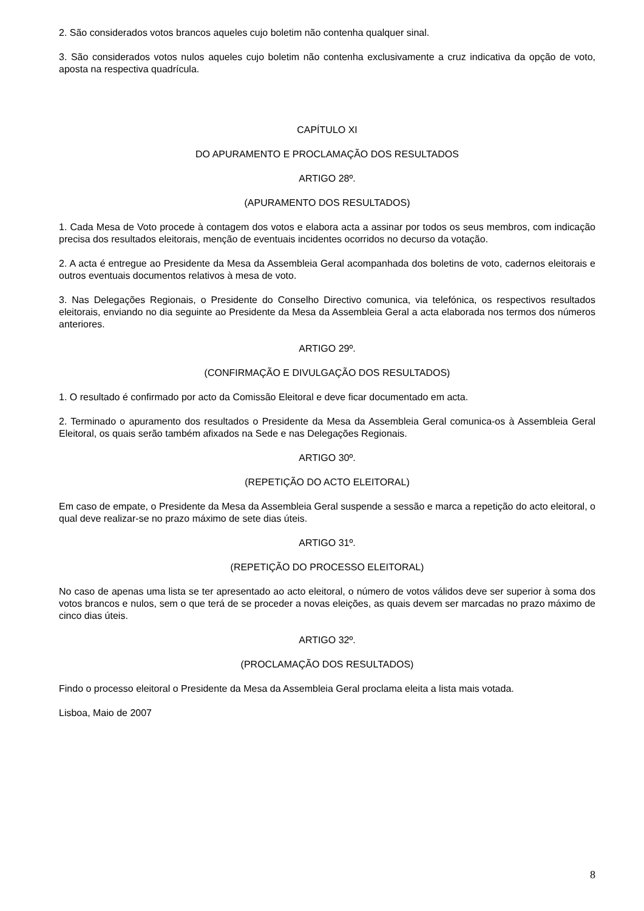2. São considerados votos brancos aqueles cujo boletim não contenha qualquer sinal.
3. São considerados votos nulos aqueles cujo boletim não contenha exclusivamente a cruz indicativa da opção de voto, aposta na respectiva quadrícula.
CAPÍTULO XI
DO APURAMENTO E PROCLAMAÇÃO DOS RESULTADOS
ARTIGO 28º.
(APURAMENTO DOS RESULTADOS)
1. Cada Mesa de Voto procede à contagem dos votos e elabora acta a assinar por todos os seus membros, com indicação precisa dos resultados eleitorais, menção de eventuais incidentes ocorridos no decurso da votação.
2. A acta é entregue ao Presidente da Mesa da Assembleia Geral acompanhada dos boletins de voto, cadernos eleitorais e outros eventuais documentos relativos à mesa de voto.
3. Nas Delegações Regionais, o Presidente do Conselho Directivo comunica, via telefónica, os respectivos resultados eleitorais, enviando no dia seguinte ao Presidente da Mesa da Assembleia Geral a acta elaborada nos termos dos números anteriores.
ARTIGO 29º.
(CONFIRMAÇÃO E DIVULGAÇÃO DOS RESULTADOS)
1. O resultado é confirmado por acto da Comissão Eleitoral e deve ficar documentado em acta.
2. Terminado o apuramento dos resultados o Presidente da Mesa da Assembleia Geral comunica-os à Assembleia Geral Eleitoral, os quais serão também afixados na Sede e nas Delegações Regionais.
ARTIGO 30º.
(REPETIÇÃO DO ACTO ELEITORAL)
Em caso de empate, o Presidente da Mesa da Assembleia Geral suspende a sessão e marca a repetição do acto eleitoral, o qual deve realizar-se no prazo máximo de sete dias úteis.
ARTIGO 31º.
(REPETIÇÃO DO PROCESSO ELEITORAL)
No caso de apenas uma lista se ter apresentado ao acto eleitoral, o número de votos válidos deve ser superior à soma dos votos brancos e nulos, sem o que terá de se proceder a novas eleições, as quais devem ser marcadas no prazo máximo de cinco dias úteis.
ARTIGO 32º.
(PROCLAMAÇÃO DOS RESULTADOS)
Findo o processo eleitoral o Presidente da Mesa da Assembleia Geral proclama eleita a lista mais votada.
Lisboa, Maio de 2007
8